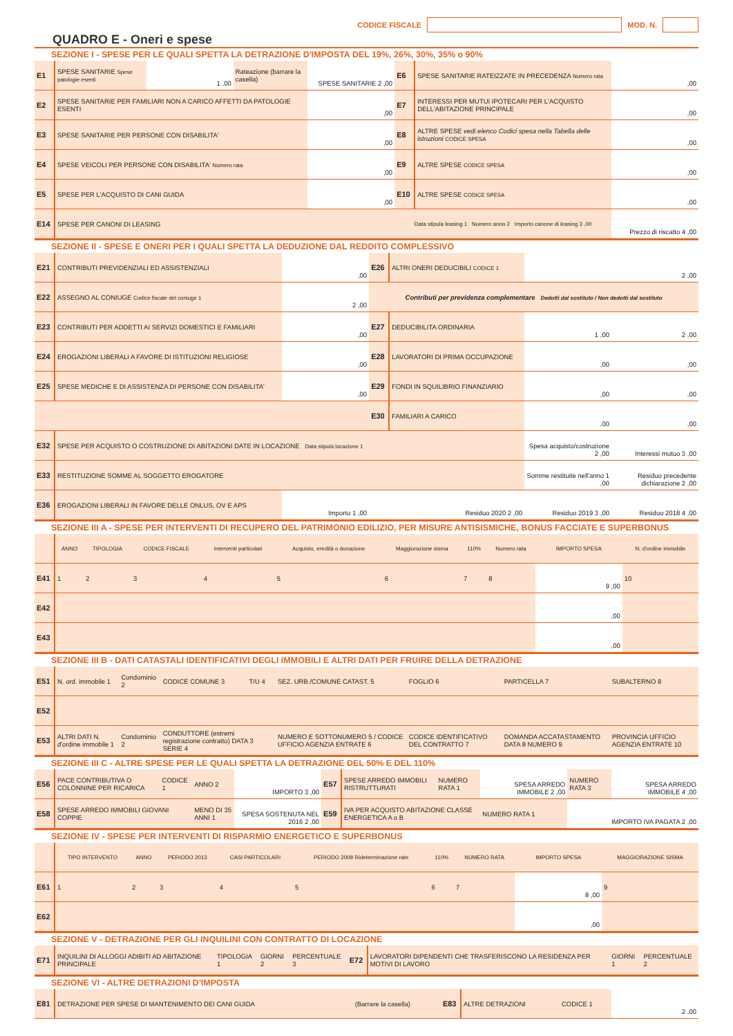CODICE FISCALE MOD. N.
QUADRO E - Oneri e spese
SEZIONE I - SPESE PER LE QUALI SPETTA LA DETRAZIONE D'IMPOSTA DEL 19%, 26%, 30%, 35% o 90%
| E1 | SPESE SANITARIE Spese patologie esenti | 1 ,00 | Rateazione (barrare la casella) | SPESE SANITARIE 2 ,00 | E6 | SPESE SANITARIE RATEIZZATE IN PRECEDENZA Numero rata | ,00 |
| E2 | SPESE SANITARIE PER FAMILIARI NON A CARICO AFFETTI DA PATOLOGIE ESENTI | | | ,00 | E7 | INTERESSI PER MUTUI IPOTECARI PER L'ACQUISTO DELL'ABITAZIONE PRINCIPALE | ,00 |
| E3 | SPESE SANITARIE PER PERSONE CON DISABILITA' | | | ,00 | E8 | ALTRE SPESE vedi elenco Codici spesa nella Tabella delle istruzioni CODICE SPESA | ,00 |
| E4 | SPESE VEICOLI PER PERSONE CON DISABILITA' Numero rata | | | ,00 | E9 | ALTRE SPESE CODICE SPESA | ,00 |
| E5 | SPESE PER L'ACQUISTO DI CANI GUIDA | | | ,00 | E10 | ALTRE SPESE CODICE SPESA | ,00 |
| E14 | SPESE PER CANONI DI LEASING | | | | Data stipula leasing 1 Numero anno 2 Importo canone di leasing 3 ,00 | | Prezzo di riscatto 4 ,00 |
SEZIONE II - SPESE E ONERI PER I QUALI SPETTA LA DEDUZIONE DAL REDDITO COMPLESSIVO
| E21 | CONTRIBUTI PREVIDENZIALI ED ASSISTENZIALI | ,00 | E26 | ALTRI ONERI DEDUCIBILI CODICE 1 | | 2 ,00 |
| E22 | ASSEGNO AL CONIUGE Codice fiscale del coniuge 1 | 2 ,00 | Contributi per previdenza complementare Dedotti dal sostituto / Non dedotti dal sostituto | | | |
| E23 | CONTRIBUTI PER ADDETTI AI SERVIZI DOMESTICI E FAMILIARI | ,00 | E27 | DEDUCIBILITA ORDINARIA | 1 ,00 | 2 ,00 |
| E24 | EROGAZIONI LIBERALI A FAVORE DI ISTITUZIONI RELIGIOSE | ,00 | E28 | LAVORATORI DI PRIMA OCCUPAZIONE | ,00 | ,00 |
| E25 | SPESE MEDICHE E DI ASSISTENZA DI PERSONE CON DISABILITA' | ,00 | E29 | FONDI IN SQUILIBRIO FINANZIARIO | ,00 | ,00 |
| | | | E30 | FAMILIARI A CARICO | ,00 | ,00 |
| E32 | SPESE PER ACQUISTO O COSTRUZIONE DI ABITAZIONI DATE IN LOCAZIONE Data stipula locazione 1 | | | | Spesa acquisto/costruzione 2 ,00 | Interessi mutuo 3 ,00 |
| E33 | RESTITUZIONE SOMME AL SOGGETTO EROGATORE | | | | Somme restituite nell'anno 1 ,00 | Residuo precedente dichiarazione 2 ,00 |
| E36 | EROGAZIONI LIBERALI IN FAVORE DELLE ONLUS, OV E APS | Importo 1 ,00 | Residuo 2020 2 ,00 | | Residuo 2019 3 ,00 | Residuo 2018 4 ,00 |
SEZIONE III A - SPESE PER INTERVENTI DI RECUPERO DEL PATRIMONIO EDILIZIO, PER MISURE ANTISISMICHE, BONUS FACCIATE E SUPERBONUS
| | ANNO | TIPOLOGIA | CODICE FISCALE | Interventi particolari | Acquisto, eredità o donazione | Maggiorazione sisma | 110% | Numero rata | IMPORTO SPESA | N. d'ordine immobile |
| E41 | 1 | 2 | 3 | 4 | 5 | 6 | 7 | 8 | 9 ,00 | 10 |
| E42 | | | | | | | | | ,00 | |
| E43 | | | | | | | | | ,00 | |
SEZIONE III B - DATI CATASTALI IDENTIFICATIVI DEGLI IMMOBILI E ALTRI DATI PER FRUIRE DELLA DETRAZIONE
| E51 | N. ord. immobile 1 | Condominio 2 | CODICE COMUNE 3 | T/U 4 | SEZ. URB./COMUNE CATAST. 5 | FOGLIO 6 | PARTICELLA 7 | SUBALTERNO 8 |
| E52 | | | | | | | | |
| E53 | ALTRI DATI N. d'ordine immobile 1 | Condominio 2 | CONDUTTORE (estremi registrazione contratto) DATA 3 SERIE 4 | | NUMERO E SOTTONUMERO 5 / CODICE UFFICIO AGENZIA ENTRATE 6 | CODICE IDENTIFICATIVO DEL CONTRATTO 7 | DOMANDA ACCATASTAMENTO DATA 8 NUMERO 9 | PROVINCIA UFFICIO AGENZIA ENTRATE 10 |
SEZIONE III C - ALTRE SPESE PER LE QUALI SPETTA LA DETRAZIONE DEL 50% E DEL 110%
| E56 | PACE CONTRIBUTIVA O COLONNINE PER RICARICA | CODICE 1 | ANNO 2 | IMPORTO 3 ,00 | E57 | SPESE ARREDO IMMOBILI RISTRUTTURATI | NUMERO RATA 1 | SPESA ARREDO IMMOBILE 2 ,00 | NUMERO RATA 3 | SPESA ARREDO IMMOBILE 4 ,00 |
| E58 | SPESE ARREDO IMMOBILI GIOVANI COPPIE | | MENO DI 35 ANNI 1 | SPESA SOSTENUTA NEL 2016 2 ,00 | E59 | IVA PER ACQUISTO ABITAZIONE CLASSE ENERGETICA A o B | | NUMERO RATA 1 | IMPORTO IVA PAGATA 2 ,00 | |
SEZIONE IV - SPESE PER INTERVENTI DI RISPARMIO ENERGETICO E SUPERBONUS
| | TIPO INTERVENTO | ANNO | PERIODO 2013 | CASI PARTICOLARI | PERIODO 2008 Rideterminazione rate | 110% | NUMERO RATA | IMPORTO SPESA | MAGGIORAZIONE SISMA |
| E61 | 1 | 2 | 3 | 4 | 5 | 6 | 7 | 8 ,00 | 9 |
| E62 | | | | | | | | ,00 | |
SEZIONE V - DETRAZIONE PER GLI INQUILINI CON CONTRATTO DI LOCAZIONE
| E71 | INQUILINI DI ALLOGGI ADIBITI AD ABITAZIONE PRINCIPALE | TIPOLOGIA 1 | GIORNI 2 | PERCENTUALE 3 | E72 | LAVORATORI DIPENDENTI CHE TRASFERISCONO LA RESIDENZA PER MOTIVI DI LAVORO | GIORNI 1 | PERCENTUALE 2 |
SEZIONE VI - ALTRE DETRAZIONI D'IMPOSTA
| E81 | DETRAZIONE PER SPESE DI MANTENIMENTO DEI CANI GUIDA | (Barrare la casella) | E83 | ALTRE DETRAZIONI | CODICE 1 | 2 ,00 |